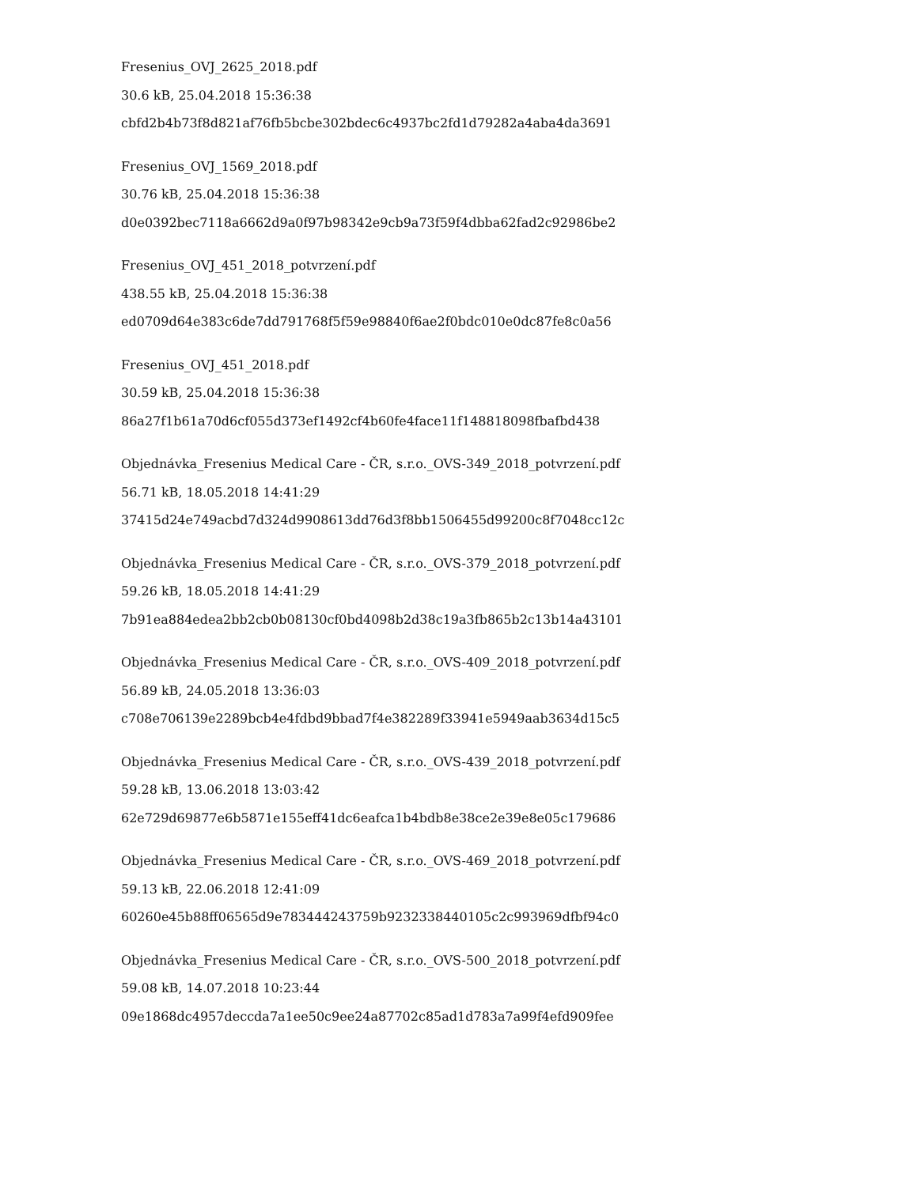Fresenius_OVJ_2625_2018.pdf
30.6 kB, 25.04.2018 15:36:38
cbfd2b4b73f8d821af76fb5bcbe302bdec6c4937bc2fd1d79282a4aba4da3691
Fresenius_OVJ_1569_2018.pdf
30.76 kB, 25.04.2018 15:36:38
d0e0392bec7118a6662d9a0f97b98342e9cb9a73f59f4dbba62fad2c92986be2
Fresenius_OVJ_451_2018_potvrzení.pdf
438.55 kB, 25.04.2018 15:36:38
ed0709d64e383c6de7dd791768f5f59e98840f6ae2f0bdc010e0dc87fe8c0a56
Fresenius_OVJ_451_2018.pdf
30.59 kB, 25.04.2018 15:36:38
86a27f1b61a70d6cf055d373ef1492cf4b60fe4face11f148818098fbafbd438
Objednávka_Fresenius Medical Care - ČR, s.r.o._OVS-349_2018_potvrzení.pdf
56.71 kB, 18.05.2018 14:41:29
37415d24e749acbd7d324d9908613dd76d3f8bb1506455d99200c8f7048cc12c
Objednávka_Fresenius Medical Care - ČR, s.r.o._OVS-379_2018_potvrzení.pdf
59.26 kB, 18.05.2018 14:41:29
7b91ea884edea2bb2cb0b08130cf0bd4098b2d38c19a3fb865b2c13b14a43101
Objednávka_Fresenius Medical Care - ČR, s.r.o._OVS-409_2018_potvrzení.pdf
56.89 kB, 24.05.2018 13:36:03
c708e706139e2289bcb4e4fdbd9bbad7f4e382289f33941e5949aab3634d15c5
Objednávka_Fresenius Medical Care - ČR, s.r.o._OVS-439_2018_potvrzení.pdf
59.28 kB, 13.06.2018 13:03:42
62e729d69877e6b5871e155eff41dc6eafca1b4bdb8e38ce2e39e8e05c179686
Objednávka_Fresenius Medical Care - ČR, s.r.o._OVS-469_2018_potvrzení.pdf
59.13 kB, 22.06.2018 12:41:09
60260e45b88ff06565d9e783444243759b9232338440105c2c993969dfbf94c0
Objednávka_Fresenius Medical Care - ČR, s.r.o._OVS-500_2018_potvrzení.pdf
59.08 kB, 14.07.2018 10:23:44
09e1868dc4957deccda7a1ee50c9ee24a87702c85ad1d783a7a99f4efd909fee